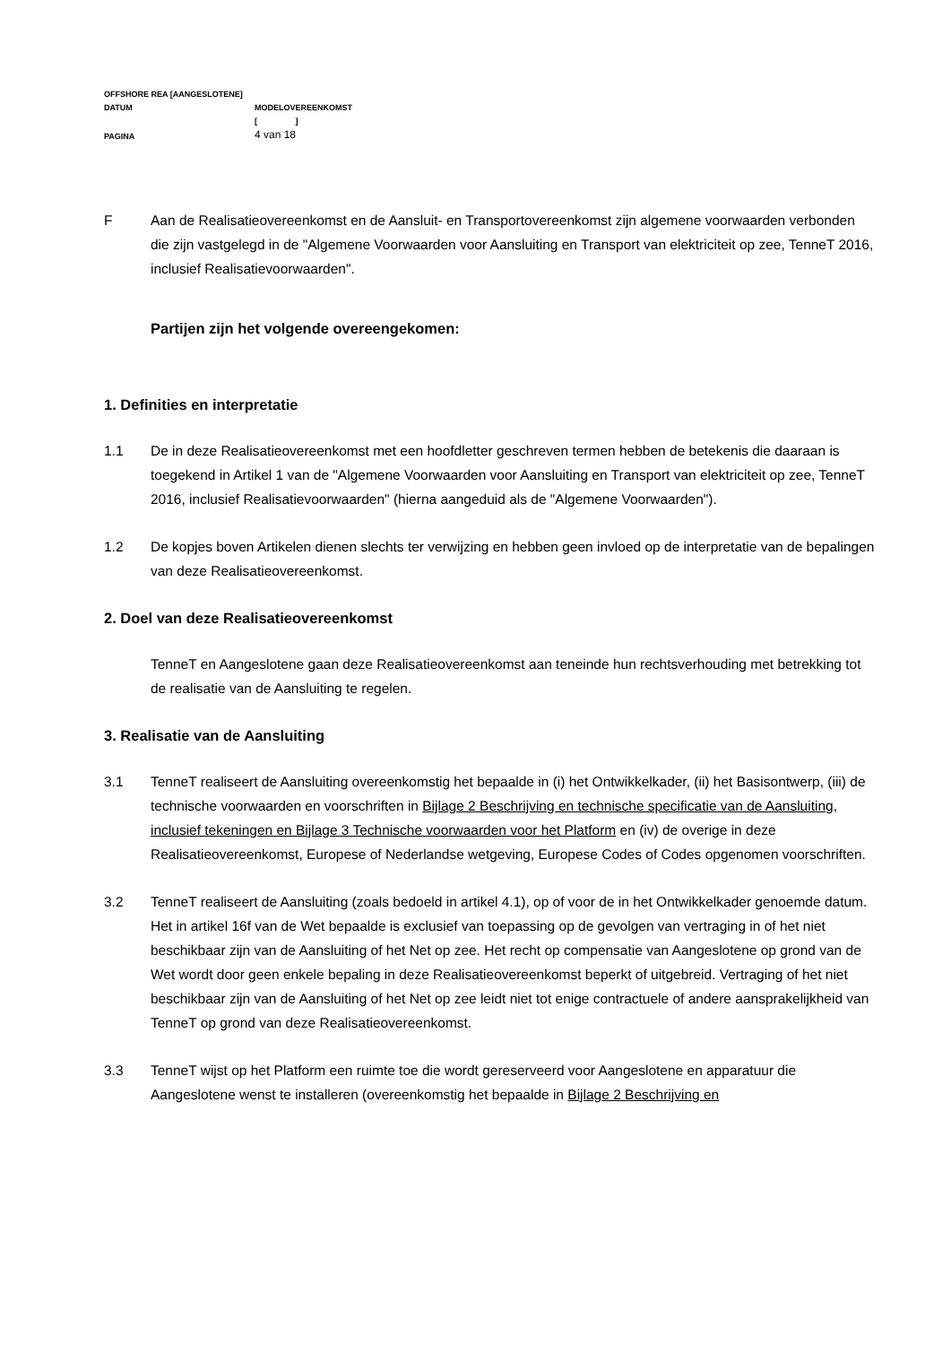OFFSHORE REA [AANGESLOTENE]
DATUM MODELOVEREENKOMST
[ ]
PAGINA
4 van 18
F Aan de Realisatieovereenkomst en de Aansluit- en Transportovereenkomst zijn algemene voorwaarden verbonden die zijn vastgelegd in de "Algemene Voorwaarden voor Aansluiting en Transport van elektriciteit op zee, TenneT 2016, inclusief Realisatievoorwaarden".
Partijen zijn het volgende overeengekomen:
1. Definities en interpretatie
1.1 De in deze Realisatieovereenkomst met een hoofdletter geschreven termen hebben de betekenis die daaraan is toegekend in Artikel 1 van de "Algemene Voorwaarden voor Aansluiting en Transport van elektriciteit op zee, TenneT 2016, inclusief Realisatievoorwaarden" (hierna aangeduid als de "Algemene Voorwaarden").
1.2 De kopjes boven Artikelen dienen slechts ter verwijzing en hebben geen invloed op de interpretatie van de bepalingen van deze Realisatieovereenkomst.
2. Doel van deze Realisatieovereenkomst
TenneT en Aangeslotene gaan deze Realisatieovereenkomst aan teneinde hun rechtsverhouding met betrekking tot de realisatie van de Aansluiting te regelen.
3. Realisatie van de Aansluiting
3.1 TenneT realiseert de Aansluiting overeenkomstig het bepaalde in (i) het Ontwikkelkader, (ii) het Basisontwerp, (iii) de technische voorwaarden en voorschriften in Bijlage 2 Beschrijving en technische specificatie van de Aansluiting, inclusief tekeningen en Bijlage 3 Technische voorwaarden voor het Platform en (iv) de overige in deze Realisatieovereenkomst, Europese of Nederlandse wetgeving, Europese Codes of Codes opgenomen voorschriften.
3.2 TenneT realiseert de Aansluiting (zoals bedoeld in artikel 4.1), op of voor de in het Ontwikkelkader genoemde datum. Het in artikel 16f van de Wet bepaalde is exclusief van toepassing op de gevolgen van vertraging in of het niet beschikbaar zijn van de Aansluiting of het Net op zee. Het recht op compensatie van Aangeslotene op grond van de Wet wordt door geen enkele bepaling in deze Realisatieovereenkomst beperkt of uitgebreid. Vertraging of het niet beschikbaar zijn van de Aansluiting of het Net op zee leidt niet tot enige contractuele of andere aansprakelijkheid van TenneT op grond van deze Realisatieovereenkomst.
3.3 TenneT wijst op het Platform een ruimte toe die wordt gereserveerd voor Aangeslotene en apparatuur die Aangeslotene wenst te installeren (overeenkomstig het bepaalde in Bijlage 2 Beschrijving en